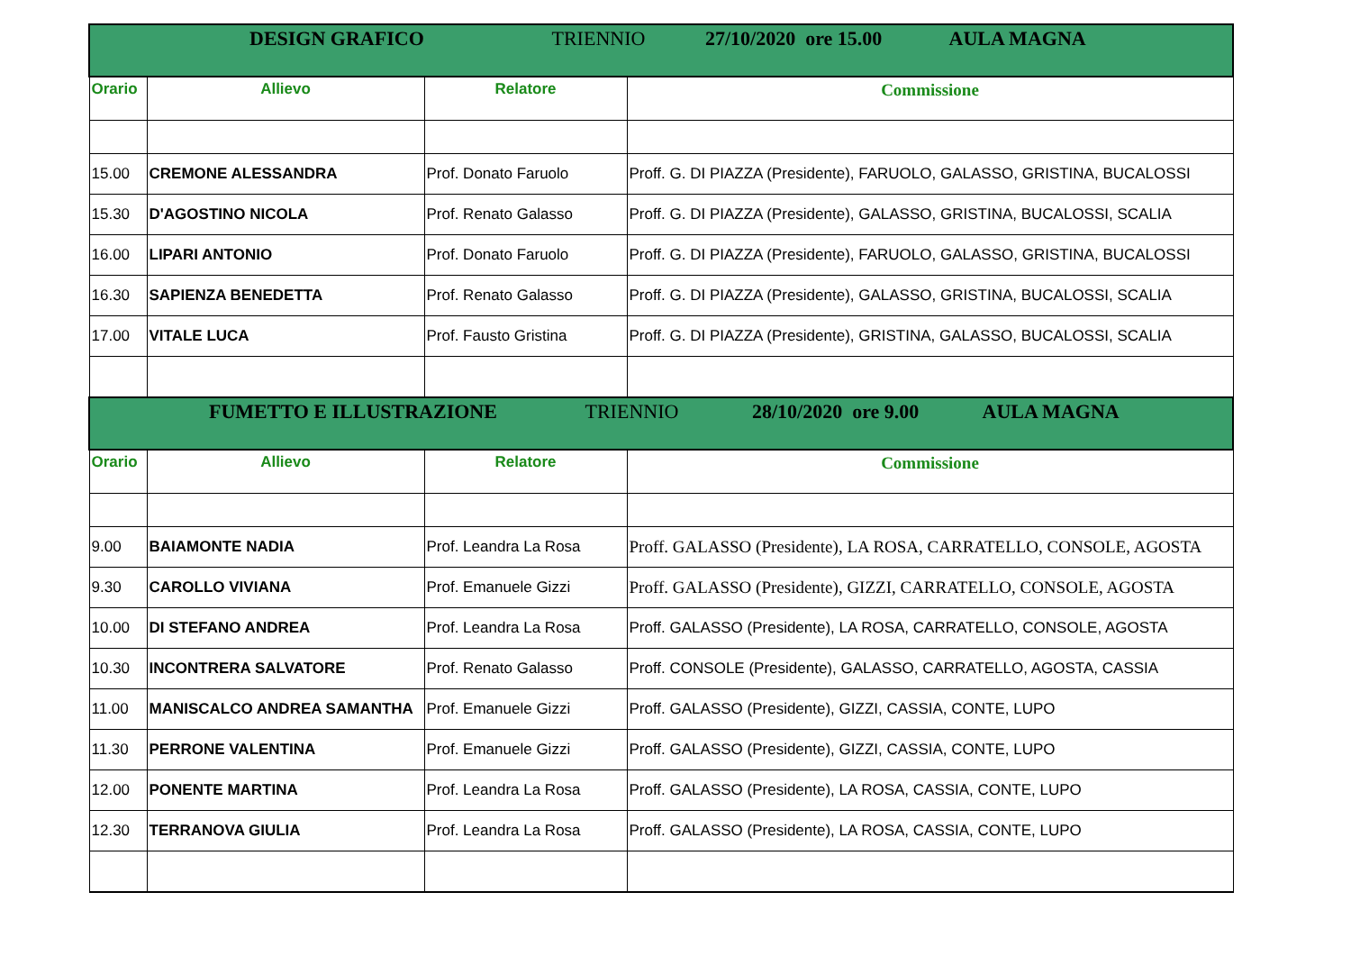| DESIGN GRAFICO TRIENNIO 27/10/2020 ore 15.00 AULA MAGNA | | | |
| Orario | Allievo | Relatore | Commissione |
| 15.00 | CREMONE ALESSANDRA | Prof. Donato Faruolo | Proff. G. DI PIAZZA (Presidente), FARUOLO, GALASSO, GRISTINA, BUCALOSSI |
| 15.30 | D'AGOSTINO NICOLA | Prof. Renato Galasso | Proff. G. DI PIAZZA (Presidente), GALASSO, GRISTINA, BUCALOSSI, SCALIA |
| 16.00 | LIPARI ANTONIO | Prof. Donato Faruolo | Proff. G. DI PIAZZA (Presidente), FARUOLO, GALASSO, GRISTINA, BUCALOSSI |
| 16.30 | SAPIENZA BENEDETTA | Prof. Renato Galasso | Proff. G. DI PIAZZA (Presidente), GALASSO, GRISTINA, BUCALOSSI, SCALIA |
| 17.00 | VITALE LUCA | Prof. Fausto Gristina | Proff. G. DI PIAZZA (Presidente), GRISTINA, GALASSO, BUCALOSSI, SCALIA |
| FUMETTO E ILLUSTRAZIONE TRIENNIO 28/10/2020 ore 9.00 AULA MAGNA | | | |
| Orario | Allievo | Relatore | Commissione |
| 9.00 | BAIAMONTE NADIA | Prof. Leandra La Rosa | Proff. GALASSO (Presidente), LA ROSA, CARRATELLO, CONSOLE, AGOSTA |
| 9.30 | CAROLLO VIVIANA | Prof. Emanuele Gizzi | Proff. GALASSO (Presidente), GIZZI, CARRATELLO, CONSOLE, AGOSTA |
| 10.00 | DI STEFANO ANDREA | Prof. Leandra La Rosa | Proff. GALASSO (Presidente), LA ROSA, CARRATELLO, CONSOLE, AGOSTA |
| 10.30 | INCONTRERA SALVATORE | Prof. Renato Galasso | Proff. CONSOLE (Presidente), GALASSO, CARRATELLO, AGOSTA, CASSIA |
| 11.00 | MANISCALCO ANDREA SAMANTHA | Prof. Emanuele Gizzi | Proff. GALASSO (Presidente), GIZZI, CASSIA, CONTE, LUPO |
| 11.30 | PERRONE VALENTINA | Prof. Emanuele Gizzi | Proff. GALASSO (Presidente), GIZZI, CASSIA, CONTE, LUPO |
| 12.00 | PONENTE MARTINA | Prof. Leandra La Rosa | Proff. GALASSO (Presidente), LA ROSA, CASSIA, CONTE, LUPO |
| 12.30 | TERRANOVA GIULIA | Prof. Leandra La Rosa | Proff. GALASSO (Presidente), LA ROSA, CASSIA, CONTE, LUPO |